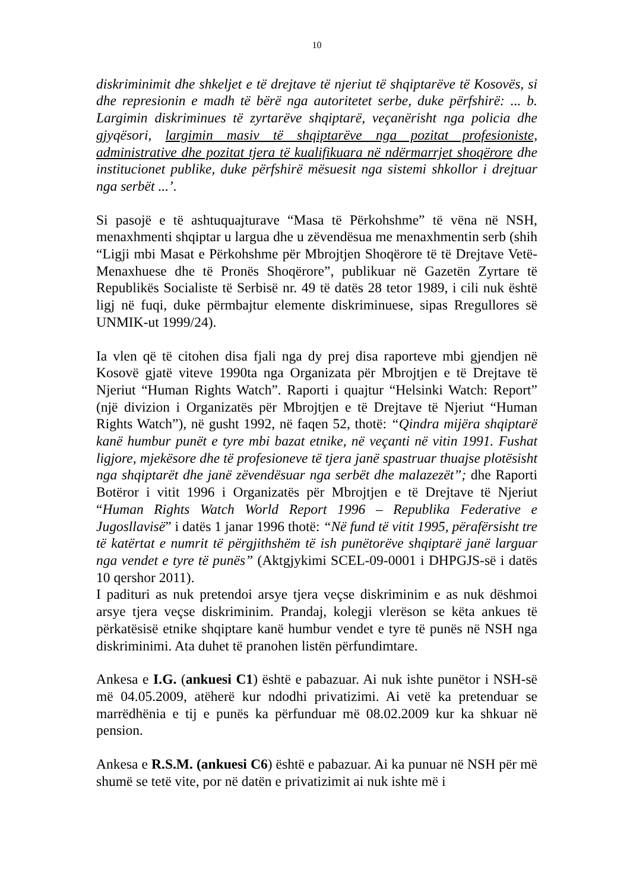10
diskriminimit dhe shkeljet e të drejtave të njeriut të shqiptarëve të Kosovës, si dhe represionin e madh të bërë nga autoritetet serbe, duke përfshirë: ... b. Largimin diskriminues të zyrtarëve shqiptarë, veçanërisht nga policia dhe gjyqësori, largimin masiv të shqiptarëve nga pozitat profesioniste, administrative dhe pozitat tjera të kualifikuara në ndërmarrjet shoqërore dhe institucionet publike, duke përfshirë mësuesit nga sistemi shkollor i drejtuar nga serbët ...’.
Si pasojë e të ashtuquajturave “Masa të Përkohshme” të vëna në NSH, menaxhmenti shqiptar u largua dhe u zëvendësua me menaxhmentin serb (shih “Ligji mbi Masat e Përkohshme për Mbrojtjen Shoqërore të të Drejtave Vetë-Menaxhuese dhe të Pronës Shoqërore”, publikuar në Gazetën Zyrtare të Republikës Socialiste të Serbisë nr. 49 të datës 28 tetor 1989, i cili nuk është ligj në fuqi, duke përmbajtur elemente diskriminuese, sipas Rregullores së UNMIK-ut 1999/24).
Ia vlen që të citohen disa fjali nga dy prej disa raporteve mbi gjendjen në Kosovë gjatë viteve 1990ta nga Organizata për Mbrojtjen e të Drejtave të Njeriut “Human Rights Watch”. Raporti i quajtur “Helsinki Watch: Report” (një divizion i Organizatës për Mbrojtjen e të Drejtave të Njeriut “Human Rights Watch”), në gusht 1992, në faqen 52, thotë: “Qindra mijëra shqiptarë kanë humbur punët e tyre mbi bazat etnike, në veçanti në vitin 1991. Fushat ligjore, mjekësore dhe të profesioneve të tjera janë spastruar thuajse plotësisht nga shqiptarët dhe janë zëvendësuar nga serbët dhe malazezët”; dhe Raporti Botëror i vitit 1996 i Organizatës për Mbrojtjen e të Drejtave të Njeriut “Human Rights Watch World Report 1996 – Republika Federative e Jugosllavisë” i datës 1 janar 1996 thotë: “Në fund të vitit 1995, përafërsisht tre të katërtat e numrit të përgjithshëm të ish punëtorëve shqiptarë janë larguar nga vendet e tyre të punës” (Aktgjykimi SCEL-09-0001 i DHPGJS-së i datës 10 qershor 2011).
I padituri as nuk pretendoi arsye tjera veçse diskriminim e as nuk dëshmoi arsye tjera veçse diskriminim. Prandaj, kolegji vlerëson se këta ankues të përkatësisë etnike shqiptare kanë humbur vendet e tyre të punës në NSH nga diskriminimi. Ata duhet të pranohen listën përfundimtare.
Ankesa e I.G. (ankuesi C1) është e pabazuar. Ai nuk ishte punëtor i NSH-së më 04.05.2009, atëherë kur ndodhi privatizimi. Ai vetë ka pretenduar se marrëdhënia e tij e punës ka përfunduar më 08.02.2009 kur ka shkuar në pension.
Ankesa e R.S.M. (ankuesi C6) është e pabazuar. Ai ka punuar në NSH për më shumë se tetë vite, por në datën e privatizimit ai nuk ishte më i